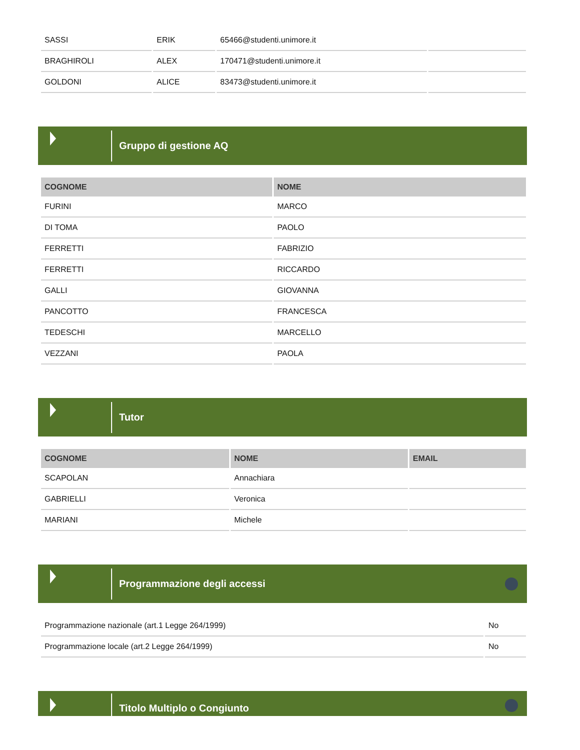| SASSI | ERIK | 65466@studenti.unimore.it | |
| BRAGHIROLI | ALEX | 170471@studenti.unimore.it | |
| GOLDONI | ALICE | 83473@studenti.unimore.it | |
Gruppo di gestione AQ
| COGNOME | NOME |
| --- | --- |
| FURINI | MARCO |
| DI TOMA | PAOLO |
| FERRETTI | FABRIZIO |
| FERRETTI | RICCARDO |
| GALLI | GIOVANNA |
| PANCOTTO | FRANCESCA |
| TEDESCHI | MARCELLO |
| VEZZANI | PAOLA |
Tutor
| COGNOME | NOME | EMAIL |
| --- | --- | --- |
| SCAPOLAN | Annachiara | |
| GABRIELLI | Veronica | |
| MARIANI | Michele | |
Programmazione degli accessi
| Programmazione nazionale (art.1 Legge 264/1999) | No |
| Programmazione locale (art.2 Legge 264/1999) | No |
Titolo Multiplo o Congiunto